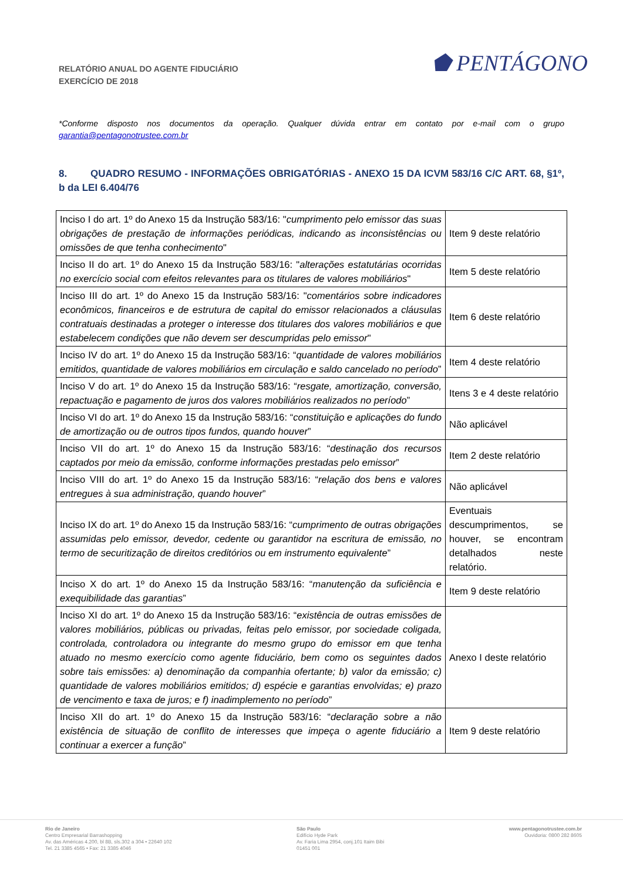RELATÓRIO ANUAL DO AGENTE FIDUCIÁRIO
EXERCÍCIO DE 2018
⬟ PENTÁGONO
*Conforme disposto nos documentos da operação. Qualquer dúvida entrar em contato por e-mail com o grupo garantia@pentagonotrustee.com.br
8. QUADRO RESUMO - INFORMAÇÕES OBRIGATÓRIAS - ANEXO 15 DA ICVM 583/16 C/C ART. 68, §1º, b da LEI 6.404/76
| Inciso I do art. 1º do Anexo 15 da Instrução 583/16: " cumprimento pelo emissor das suas obrigações de prestação de informações periódicas, indicando as inconsistências ou omissões de que tenha conhecimento " | Item 9 deste relatório |
| Inciso II do art. 1º do Anexo 15 da Instrução 583/16: " alterações estatutárias ocorridas no exercício social com efeitos relevantes para os titulares de valores mobiliários " | Item 5 deste relatório |
| Inciso III do art. 1º do Anexo 15 da Instrução 583/16: " comentários sobre indicadores econômicos, financeiros e de estrutura de capital do emissor relacionados a cláusulas contratuais destinadas a proteger o interesse dos titulares dos valores mobiliários e que estabelecem condições que não devem ser descumpridas pelo emissor " | Item 6 deste relatório |
| Inciso IV do art. 1º do Anexo 15 da Instrução 583/16: “ quantidade de valores mobiliários emitidos, quantidade de valores mobiliários em circulação e saldo cancelado no período ” | Item 4 deste relatório |
| Inciso V do art. 1º do Anexo 15 da Instrução 583/16: “ resgate, amortização, conversão, repactuação e pagamento de juros dos valores mobiliários realizados no período ” | Itens 3 e 4 deste relatório |
| Inciso VI do art. 1º do Anexo 15 da Instrução 583/16: “ constituição e aplicações do fundo de amortização ou de outros tipos fundos, quando houver ” | Não aplicável |
| Inciso VII do art. 1º do Anexo 15 da Instrução 583/16: “ destinação dos recursos captados por meio da emissão, conforme informações prestadas pelo emissor ” | Item 2 deste relatório |
| Inciso VIII do art. 1º do Anexo 15 da Instrução 583/16: “ relação dos bens e valores entregues à sua administração, quando houver ” | Não aplicável |
| Inciso IX do art. 1º do Anexo 15 da Instrução 583/16: “ cumprimento de outras obrigações assumidas pelo emissor, devedor, cedente ou garantidor na escritura de emissão, no termo de securitização de direitos creditórios ou em instrumento equivalente ” | Eventuais descumprimentos, se houver, se encontram detalhados neste relatório. |
| Inciso X do art. 1º do Anexo 15 da Instrução 583/16: “ manutenção da suficiência e exequibilidade das garantias ” | Item 9 deste relatório |
| Inciso XI do art. 1º do Anexo 15 da Instrução 583/16: “ existência de outras emissões de valores mobiliários, públicas ou privadas, feitas pelo emissor, por sociedade coligada, controlada, controladora ou integrante do mesmo grupo do emissor em que tenha atuado no mesmo exercício como agente fiduciário, bem como os seguintes dados sobre tais emissões: a) denominação da companhia ofertante; b) valor da emissão; c) quantidade de valores mobiliários emitidos; d) espécie e garantias envolvidas; e) prazo de vencimento e taxa de juros; e f) inadimplemento no período ” | Anexo I deste relatório |
| Inciso XII do art. 1º do Anexo 15 da Instrução 583/16: “ declaração sobre a não existência de situação de conflito de interesses que impeça o agente fiduciário a continuar a exercer a função ” | Item 9 deste relatório |
Rio de Janeiro
Centro Empresarial Barrashopping
Av. das Américas 4.200, bl 8B, sls.302 a 304 • 22640 102
Tel. 21 3385 4565 • Fax: 21 3385 4046
São Paulo
Edifício Hyde Park
Av. Faria Lima 2954, conj.101 Itaim Bibi
01451 001
www.pentagonotrustee.com.br
Ouvidoria: 0800 282 8605